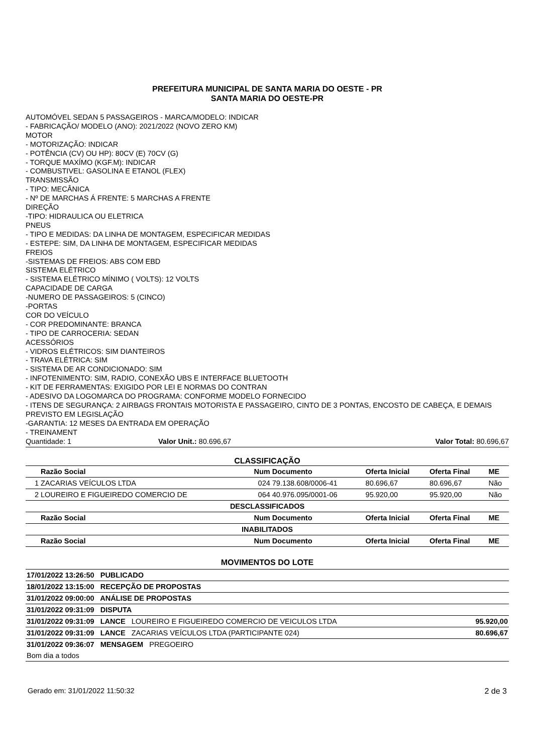PREFEITURA MUNICIPAL DE SANTA MARIA DO OESTE - PR
SANTA MARIA DO OESTE-PR
AUTOMÓVEL SEDAN 5 PASSAGEIROS - MARCA/MODELO: INDICAR
- FABRICAÇÃO/ MODELO (ANO): 2021/2022 (NOVO ZERO KM)
MOTOR
- MOTORIZAÇÃO: INDICAR
- POTÊNCIA (CV) OU HP): 80CV (E) 70CV (G)
- TORQUE MAXÍMO (KGF.M): INDICAR
- COMBUSTIVEL: GASOLINA E ETANOL (FLEX)
TRANSMISSÃO
- TIPO: MECÂNICA
- Nº DE MARCHAS Á FRENTE: 5 MARCHAS A FRENTE
DIREÇÃO
-TIPO: HIDRAULICA OU ELETRICA
PNEUS
- TIPO E MEDIDAS: DA LINHA DE MONTAGEM, ESPECIFICAR MEDIDAS
- ESTEPE: SIM, DA LINHA DE MONTAGEM, ESPECIFICAR MEDIDAS
FREIOS
-SISTEMAS DE FREIOS: ABS COM EBD
SISTEMA ELÉTRICO
- SISTEMA ELÉTRICO MÍNIMO ( VOLTS): 12 VOLTS
CAPACIDADE DE CARGA
-NUMERO DE PASSAGEIROS: 5 (CINCO)
-PORTAS
COR DO VEÍCULO
- COR PREDOMINANTE: BRANCA
- TIPO DE CARROCERIA: SEDAN
ACESSÓRIOS
- VIDROS ELÉTRICOS: SIM DIANTEIROS
- TRAVA ELÉTRICA: SIM
- SISTEMA DE AR CONDICIONADO: SIM
- INFOTENIMENTO: SIM, RADIO, CONEXÃO UBS E INTERFACE BLUETOOTH
- KIT DE FERRAMENTAS: EXIGIDO POR LEI E NORMAS DO CONTRAN
- ADESIVO DA LOGOMARCA DO PROGRAMA: CONFORME MODELO FORNECIDO
- ITENS DE SEGURANÇA: 2 AIRBAGS FRONTAIS MOTORISTA E PASSAGEIRO, CINTO DE 3 PONTAS, ENCOSTO DE CABEÇA, E DEMAIS PREVISTO EM LEGISLAÇÃO
-GARANTIA: 12 MESES DA ENTRADA EM OPERAÇÃO
- TREINAMENT
Quantidade: 1 Valor Unit.: 80.696,67 Valor Total: 80.696,67
CLASSIFICAÇÃO
| | Razão Social | Num | Documento | Oferta Inicial | Oferta Final | ME |
| --- | --- | --- | --- | --- | --- | --- |
| 1 | ZACARIAS VEÍCULOS LTDA | 024 | 79.138.608/0006-41 | 80.696,67 | 80.696,67 | Não |
| 2 | LOUREIRO E FIGUEIREDO COMERCIO DE | 064 | 40.976.095/0001-06 | 95.920,00 | 95.920,00 | Não |
| DESCLASSIFICADOS | | | | | | |
| | Razão Social | Num | Documento | Oferta Inicial | Oferta Final | ME |
| INABILITADOS | | | | | | |
| | Razão Social | Num | Documento | Oferta Inicial | Oferta Final | ME |
MOVIMENTOS DO LOTE
| 17/01/2022 13:26:50 PUBLICADO | |
| 18/01/2022 13:15:00 RECEPÇÃO DE PROPOSTAS | |
| 31/01/2022 09:00:00 ANÁLISE DE PROPOSTAS | |
| 31/01/2022 09:31:09 DISPUTA | |
| 31/01/2022 09:31:09 LANCE LOUREIRO E FIGUEIREDO COMERCIO DE VEICULOS LTDA | 95.920,00 |
| 31/01/2022 09:31:09 LANCE ZACARIAS VEÍCULOS LTDA (PARTICIPANTE 024) | 80.696,67 |
| 31/01/2022 09:36:07 MENSAGEM PREGOEIRO | |
| Bom dia a todos | |
Gerado em: 31/01/2022 11:50:32 2 de 3